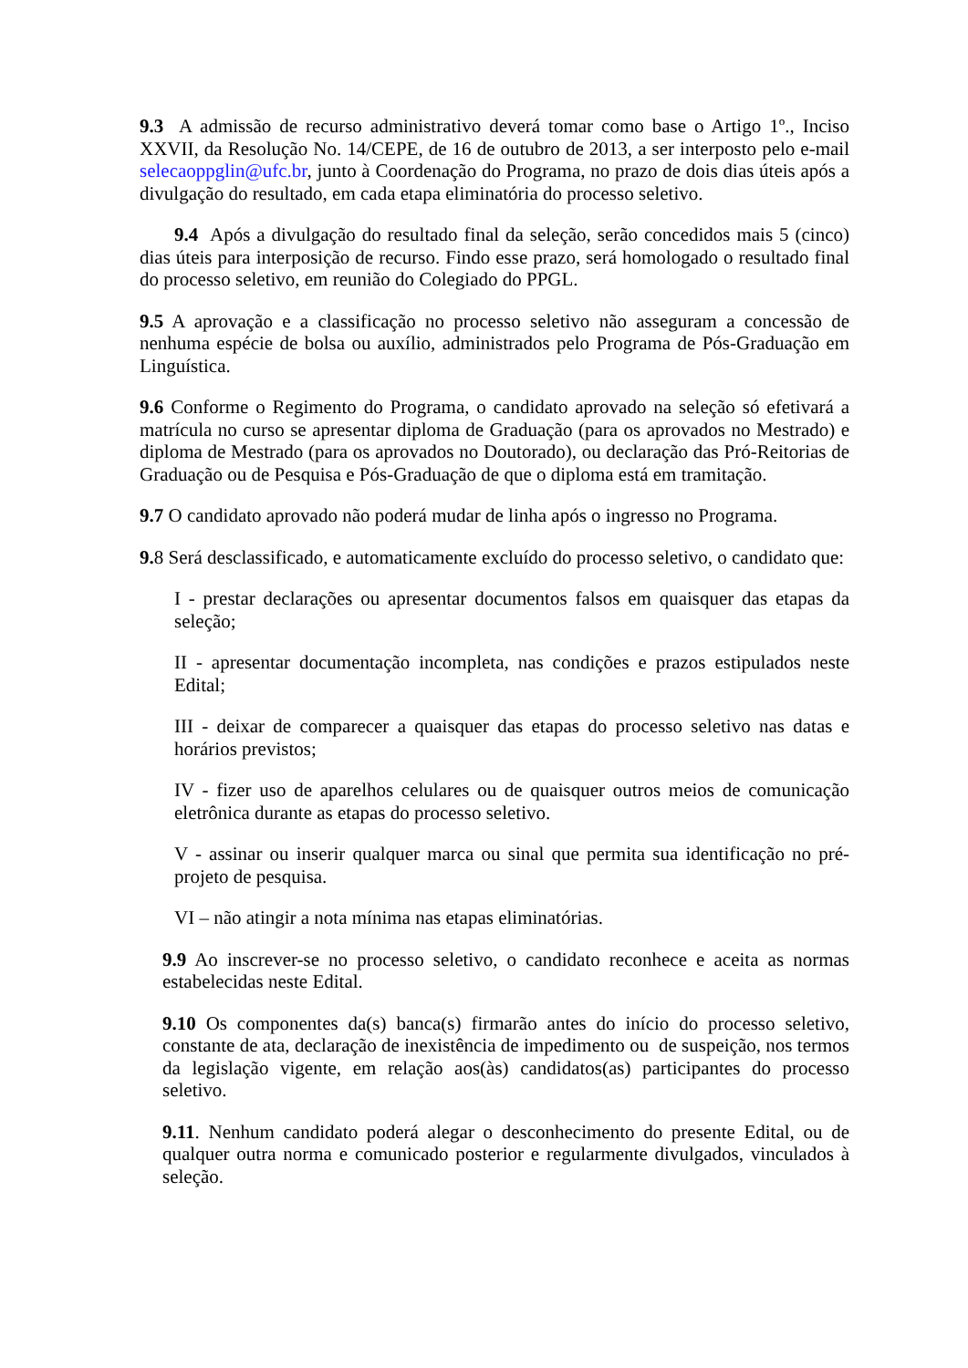9.3 A admissão de recurso administrativo deverá tomar como base o Artigo 1º., Inciso XXVII, da Resolução No. 14/CEPE, de 16 de outubro de 2013, a ser interposto pelo e-mail selecaoppglin@ufc.br, junto à Coordenação do Programa, no prazo de dois dias úteis após a divulgação do resultado, em cada etapa eliminatória do processo seletivo.
9.4 Após a divulgação do resultado final da seleção, serão concedidos mais 5 (cinco) dias úteis para interposição de recurso. Findo esse prazo, será homologado o resultado final do processo seletivo, em reunião do Colegiado do PPGL.
9.5 A aprovação e a classificação no processo seletivo não asseguram a concessão de nenhuma espécie de bolsa ou auxílio, administrados pelo Programa de Pós-Graduação em Linguística.
9.6 Conforme o Regimento do Programa, o candidato aprovado na seleção só efetivará a matrícula no curso se apresentar diploma de Graduação (para os aprovados no Mestrado) e diploma de Mestrado (para os aprovados no Doutorado), ou declaração das Pró-Reitorias de Graduação ou de Pesquisa e Pós-Graduação de que o diploma está em tramitação.
9.7 O candidato aprovado não poderá mudar de linha após o ingresso no Programa.
9. 8 Será desclassificado, e automaticamente excluído do processo seletivo, o candidato que:
I - prestar declarações ou apresentar documentos falsos em quaisquer das etapas da seleção;
II - apresentar documentação incompleta, nas condições e prazos estipulados neste Edital;
III - deixar de comparecer a quaisquer das etapas do processo seletivo nas datas e horários previstos;
IV - fizer uso de aparelhos celulares ou de quaisquer outros meios de comunicação eletrônica durante as etapas do processo seletivo.
V - assinar ou inserir qualquer marca ou sinal que permita sua identificação no pré-projeto de pesquisa.
VI – não atingir a nota mínima nas etapas eliminatórias.
9.9 Ao inscrever-se no processo seletivo, o candidato reconhece e aceita as normas estabelecidas neste Edital.
9.10 Os componentes da(s) banca(s) firmarão antes do início do processo seletivo, constante de ata, declaração de inexistência de impedimento ou de suspeição, nos termos da legislação vigente, em relação aos(às) candidatos(as) participantes do processo seletivo.
9.11. Nenhum candidato poderá alegar o desconhecimento do presente Edital, ou de qualquer outra norma e comunicado posterior e regularmente divulgados, vinculados à seleção.